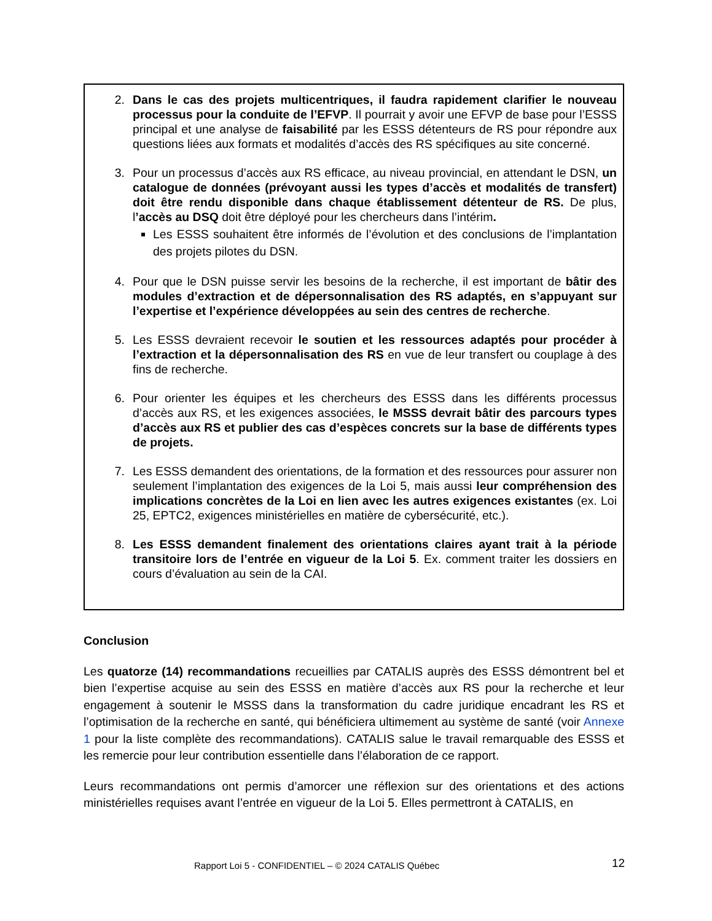2. Dans le cas des projets multicentriques, il faudra rapidement clarifier le nouveau processus pour la conduite de l’EFVP. Il pourrait y avoir une EFVP de base pour l’ESSS principal et une analyse de faisabilité par les ESSS détenteurs de RS pour répondre aux questions liées aux formats et modalités d’accès des RS spécifiques au site concerné.
3. Pour un processus d’accès aux RS efficace, au niveau provincial, en attendant le DSN, un catalogue de données (prévoyant aussi les types d’accès et modalités de transfert) doit être rendu disponible dans chaque établissement détenteur de RS. De plus, l’accès au DSQ doit être déployé pour les chercheurs dans l’intérim.
Les ESSS souhaitent être informés de l’évolution et des conclusions de l’implantation des projets pilotes du DSN.
4. Pour que le DSN puisse servir les besoins de la recherche, il est important de bâtir des modules d’extraction et de dépersonnalisation des RS adaptés, en s’appuyant sur l’expertise et l’expérience développées au sein des centres de recherche.
5. Les ESSS devraient recevoir le soutien et les ressources adaptés pour procéder à l’extraction et la dépersonnalisation des RS en vue de leur transfert ou couplage à des fins de recherche.
6. Pour orienter les équipes et les chercheurs des ESSS dans les différents processus d’accès aux RS, et les exigences associées, le MSSS devrait bâtir des parcours types d’accès aux RS et publier des cas d’espèces concrets sur la base de différents types de projets.
7. Les ESSS demandent des orientations, de la formation et des ressources pour assurer non seulement l’implantation des exigences de la Loi 5, mais aussi leur compréhension des implications concrètes de la Loi en lien avec les autres exigences existantes (ex. Loi 25, EPTC2, exigences ministérielles en matière de cybersécurité, etc.).
8. Les ESSS demandent finalement des orientations claires ayant trait à la période transitoire lors de l’entrée en vigueur de la Loi 5. Ex. comment traiter les dossiers en cours d’évaluation au sein de la CAI.
Conclusion
Les quatorze (14) recommandations recueillies par CATALIS auprès des ESSS démontrent bel et bien l’expertise acquise au sein des ESSS en matière d’accès aux RS pour la recherche et leur engagement à soutenir le MSSS dans la transformation du cadre juridique encadrant les RS et l’optimisation de la recherche en santé, qui bénéficiera ultimement au système de santé (voir Annexe 1 pour la liste complète des recommandations). CATALIS salue le travail remarquable des ESSS et les remercie pour leur contribution essentielle dans l’élaboration de ce rapport.
Leurs recommandations ont permis d’amorcer une réflexion sur des orientations et des actions ministérielles requises avant l’entrée en vigueur de la Loi 5. Elles permettront à CATALIS, en
Rapport Loi 5 - CONFIDENTIEL – © 2024 CATALIS Québec 12